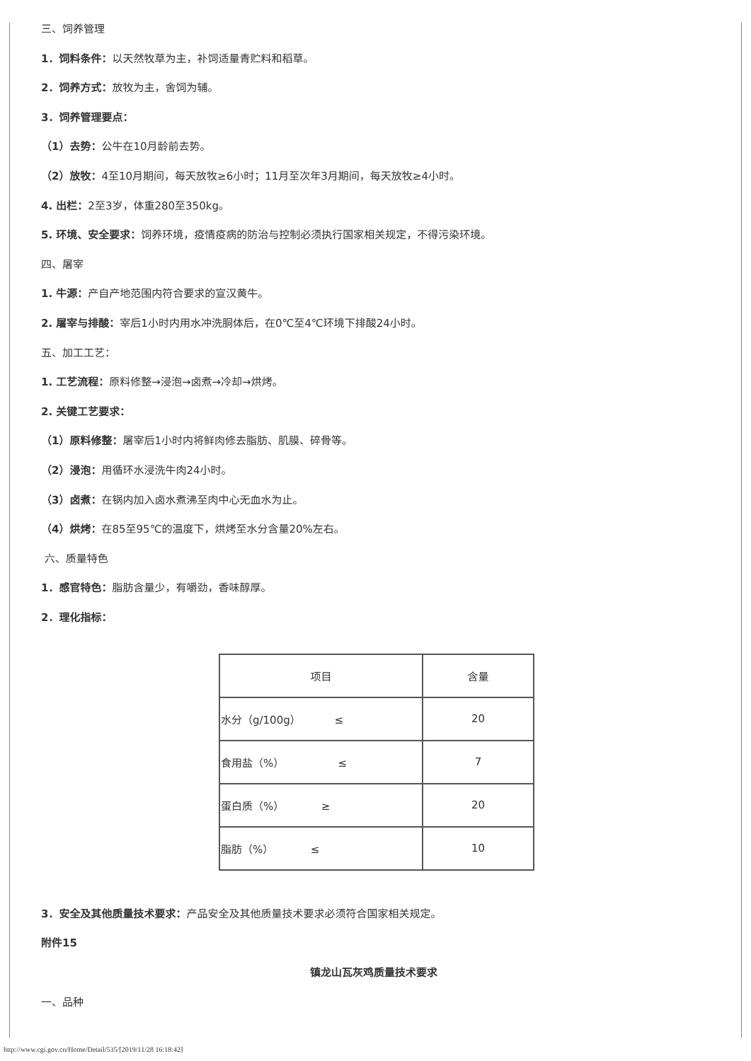三、饲养管理
1．饲料条件：以天然牧草为主，补饲适量青贮料和稻草。
2．饲养方式：放牧为主，舍饲为辅。
3．饲养管理要点：
（1）去势：公牛在10月龄前去势。
（2）放牧：4至10月期间，每天放牧≥6小时；11月至次年3月期间，每天放牧≥4小时。
4. 出栏：2至3岁，体重280至350kg。
5. 环境、安全要求：饲养环境，疫情疫病的防治与控制必须执行国家相关规定，不得污染环境。
四、屠宰
1. 牛源：产自产地范围内符合要求的宣汉黄牛。
2. 屠宰与排酸：宰后1小时内用水冲洗胴体后，在0℃至4℃环境下排酸24小时。
五、加工工艺：
1. 工艺流程：原料修整→浸泡→卤煮→冷却→烘烤。
2. 关键工艺要求：
（1）原料修整：屠宰后1小时内将鲜肉修去脂肪、肌膜、碎骨等。
（2）浸泡：用循环水浸洗牛肉24小时。
（3）卤煮：在锅内加入卤水煮沸至肉中心无血水为止。
（4）烘烤：在85至95℃的温度下，烘烤至水分含量20%左右。
六、质量特色
1．感官特色：脂肪含量少，有嚼劲，香味醇厚。
2．理化指标：
| 项目 | 含量 |
| --- | --- |
| 水分（g/100g） ≤ | 20 |
| 食用盐（%） ≤ | 7 |
| 蛋白质（%） ≥ | 20 |
| 脂肪（%） ≤ | 10 |
3．安全及其他质量技术要求：产品安全及其他质量技术要求必须符合国家相关规定。
附件15
镇龙山瓦灰鸡质量技术要求
一、品种
http://www.cgi.gov.cn/Home/Detail/535/[2019/11/28 16:18:42]